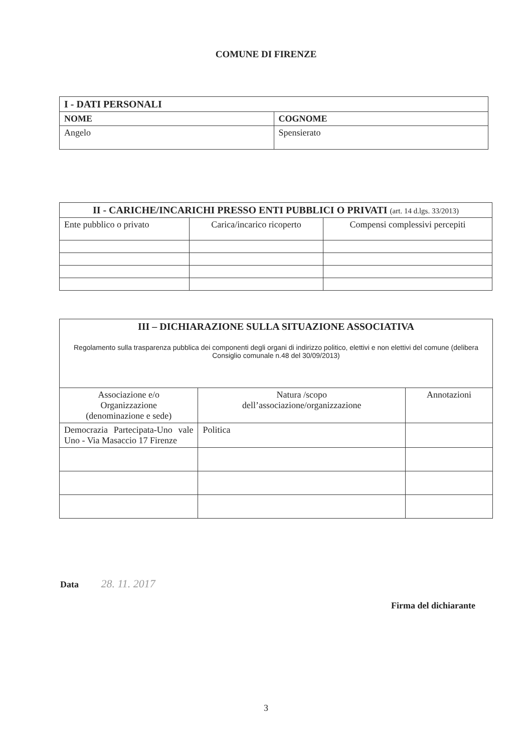COMUNE DI FIRENZE
| I - DATI PERSONALI | |
| --- | --- |
| NOME | COGNOME |
| Angelo | Spensierato |
| II - CARICHE/INCARICHI PRESSO ENTI PUBBLICI O PRIVATI (art. 14 d.lgs. 33/2013) | | |
| --- | --- | --- |
| Ente pubblico o privato | Carica/incarico ricoperto | Compensi complessivi percepiti |
| III – DICHIARAZIONE SULLA SITUAZIONE ASSOCIATIVA Regolamento sulla trasparenza pubblica dei componenti degli organi di indirizzo politico, elettivi e non elettivi del comune (delibera Consiglio comunale n.48 del 30/09/2013) | | |
| --- | --- | --- |
| Associazione e/o Organizzazione (denominazione e sede) | Natura /scopo dell’associazione/organizzazione | Annotazioni |
| Democrazia Partecipata-Uno vale Uno - Via Masaccio 17 Firenze | Politica | |
Data 28. 11. 2017
Firma del dichiarante
3